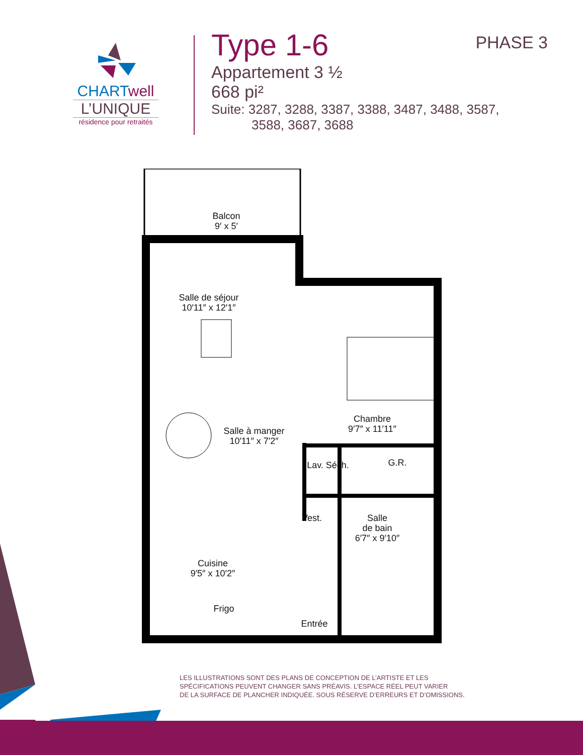CHARTwell
L’UNIQUE
résidence pour retraités
Type 1-6
Appartement 3 ½
668 pi²
Suite: 3287, 3288, 3387, 3388, 3487, 3488, 3587,
3588, 3687, 3688
PHASE 3
Balcon
9′ x 5′
Salle de séjour
10′11″ x 12′1″
Salle à manger
10′11″ x 7′2″
Chambre
9′7″ x 11′11″
G.R.
Lav. Séch.
Vest.
Salle
de bain
6′7″ x 9′10″
Cuisine
9′5″ x 10′2″
Frigo
Entrée
LES ILLUSTRATIONS SONT DES PLANS DE CONCEPTION DE L’ARTISTE ET LES
SPÉCIFICATIONS PEUVENT CHANGER SANS PRÉAVIS. L’ESPACE RÉEL PEUT VARIER
DE LA SURFACE DE PLANCHER INDIQUÉE. SOUS RÉSERVE D’ERREURS ET D’OMISSIONS.